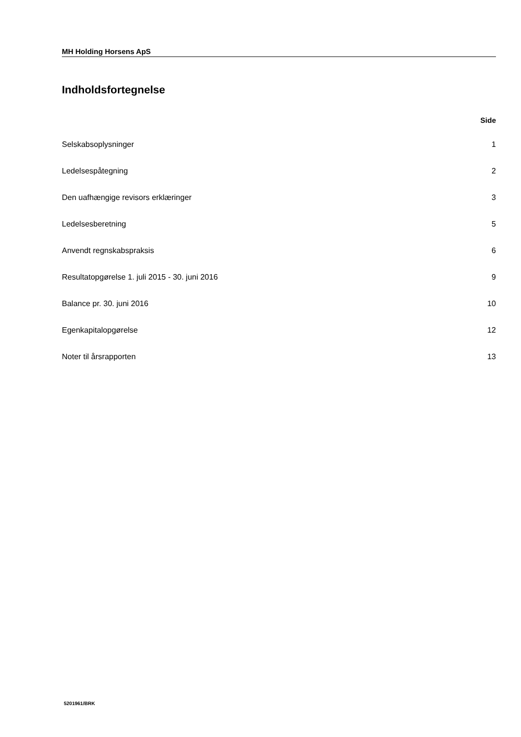MH Holding Horsens ApS
Indholdsfortegnelse
Side
Selskabsoplysninger 1
Ledelsespåtegning 2
Den uafhængige revisors erklæringer 3
Ledelsesberetning 5
Anvendt regnskabspraksis 6
Resultatopgørelse 1. juli 2015 - 30. juni 2016 9
Balance pr. 30. juni 2016 10
Egenkapitalopgørelse 12
Noter til årsrapporten 13
5201961/BRK